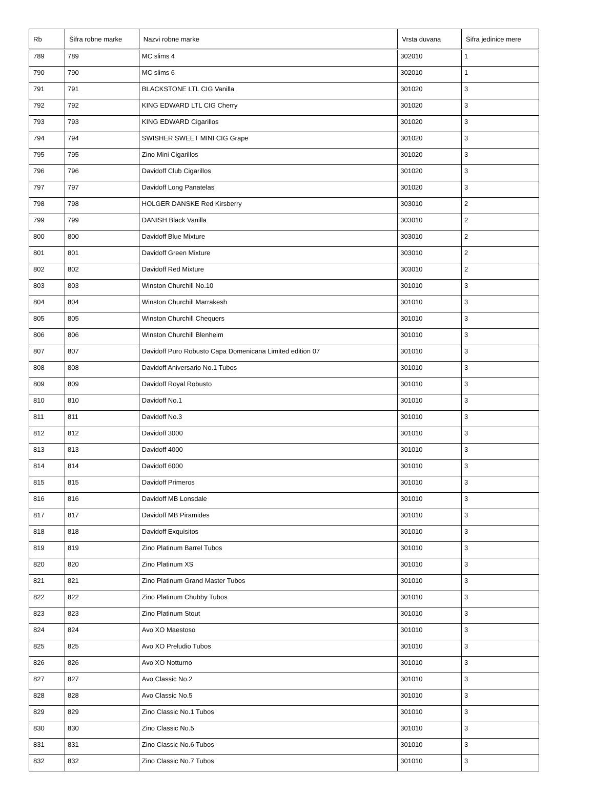| Rb | Šifra robne marke | Nazvi robne marke | Vrsta duvana | Šifra jedinice mere |
| --- | --- | --- | --- | --- |
| 789 | 789 | MC slims 4 | 302010 | 1 |
| 790 | 790 | MC slims 6 | 302010 | 1 |
| 791 | 791 | BLACKSTONE LTL CIG Vanilla | 301020 | 3 |
| 792 | 792 | KING EDWARD LTL CIG Cherry | 301020 | 3 |
| 793 | 793 | KING EDWARD Cigarillos | 301020 | 3 |
| 794 | 794 | SWISHER SWEET MINI CIG Grape | 301020 | 3 |
| 795 | 795 | Zino Mini Cigarillos | 301020 | 3 |
| 796 | 796 | Davidoff Club Cigarillos | 301020 | 3 |
| 797 | 797 | Davidoff Long Panatelas | 301020 | 3 |
| 798 | 798 | HOLGER DANSKE Red Kirsberry | 303010 | 2 |
| 799 | 799 | DANISH Black Vanilla | 303010 | 2 |
| 800 | 800 | Davidoff Blue Mixture | 303010 | 2 |
| 801 | 801 | Davidoff Green Mixture | 303010 | 2 |
| 802 | 802 | Davidoff Red Mixture | 303010 | 2 |
| 803 | 803 | Winston Churchill No.10 | 301010 | 3 |
| 804 | 804 | Winston Churchill Marrakesh | 301010 | 3 |
| 805 | 805 | Winston Churchill Chequers | 301010 | 3 |
| 806 | 806 | Winston Churchill Blenheim | 301010 | 3 |
| 807 | 807 | Davidoff Puro Robusto Capa Domenicana Limited edition 07 | 301010 | 3 |
| 808 | 808 | Davidoff Aniversario No.1 Tubos | 301010 | 3 |
| 809 | 809 | Davidoff Royal Robusto | 301010 | 3 |
| 810 | 810 | Davidoff No.1 | 301010 | 3 |
| 811 | 811 | Davidoff No.3 | 301010 | 3 |
| 812 | 812 | Davidoff 3000 | 301010 | 3 |
| 813 | 813 | Davidoff 4000 | 301010 | 3 |
| 814 | 814 | Davidoff 6000 | 301010 | 3 |
| 815 | 815 | Davidoff Primeros | 301010 | 3 |
| 816 | 816 | Davidoff MB Lonsdale | 301010 | 3 |
| 817 | 817 | Davidoff MB Piramides | 301010 | 3 |
| 818 | 818 | Davidoff Exquisitos | 301010 | 3 |
| 819 | 819 | Zino Platinum Barrel Tubos | 301010 | 3 |
| 820 | 820 | Zino Platinum XS | 301010 | 3 |
| 821 | 821 | Zino Platinum Grand Master Tubos | 301010 | 3 |
| 822 | 822 | Zino Platinum Chubby Tubos | 301010 | 3 |
| 823 | 823 | Zino Platinum Stout | 301010 | 3 |
| 824 | 824 | Avo XO Maestoso | 301010 | 3 |
| 825 | 825 | Avo XO Preludio Tubos | 301010 | 3 |
| 826 | 826 | Avo XO Notturno | 301010 | 3 |
| 827 | 827 | Avo Classic No.2 | 301010 | 3 |
| 828 | 828 | Avo Classic No.5 | 301010 | 3 |
| 829 | 829 | Zino Classic No.1 Tubos | 301010 | 3 |
| 830 | 830 | Zino Classic No.5 | 301010 | 3 |
| 831 | 831 | Zino Classic No.6 Tubos | 301010 | 3 |
| 832 | 832 | Zino Classic No.7 Tubos | 301010 | 3 |